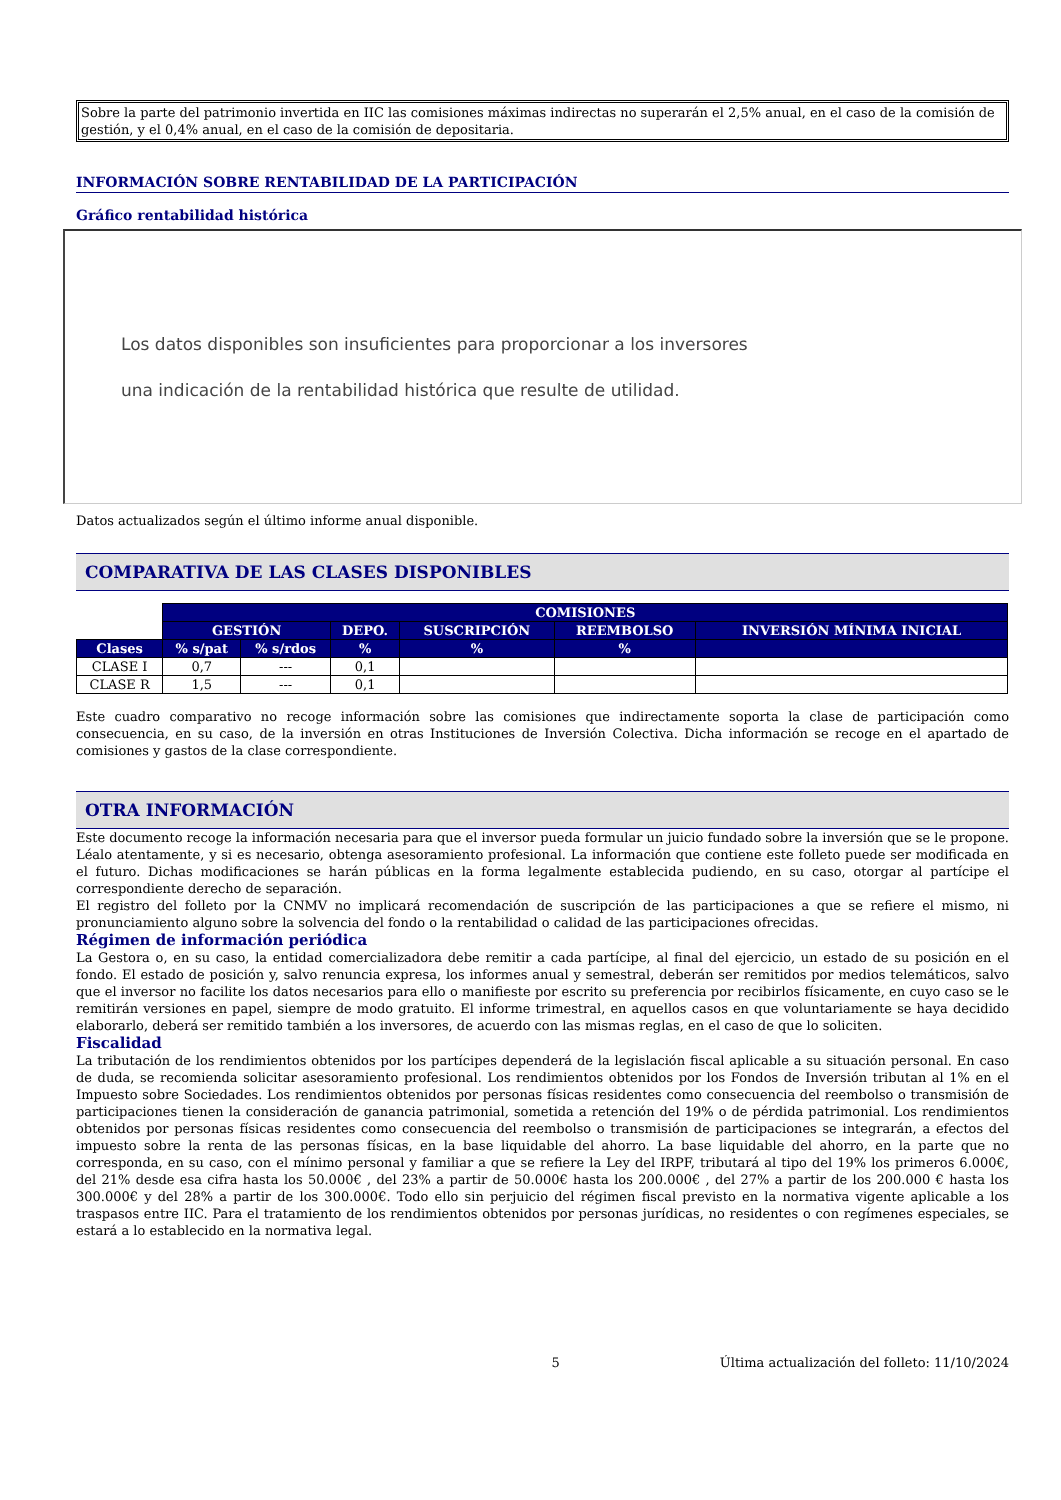Sobre la parte del patrimonio invertida en IIC las comisiones máximas indirectas no superarán el 2,5% anual, en el caso de la comisión de gestión, y el 0,4% anual, en el caso de la comisión de depositaria.
INFORMACIÓN SOBRE RENTABILIDAD DE LA PARTICIPACIÓN
Gráfico rentabilidad histórica
Los datos disponibles son insuficientes para proporcionar a los inversores
una indicación de la rentabilidad histórica que resulte de utilidad.
Datos actualizados según el último informe anual disponible.
COMPARATIVA DE LAS CLASES DISPONIBLES
| | COMISIONES | | | | | | |
| | GESTIÓN | | DEPO. | SUSCRIPCIÓN | REEMBOLSO | INVERSIÓN MÍNIMA INICIAL | |
| Clases | % s/pat | % s/rdos | % | % | % | | |
| CLASE I | 0,7 | --- | 0,1 | | | | |
| CLASE R | 1,5 | --- | 0,1 | | | | |
Este cuadro comparativo no recoge información sobre las comisiones que indirectamente soporta la clase de participación como consecuencia, en su caso, de la inversión en otras Instituciones de Inversión Colectiva. Dicha información se recoge en el apartado de comisiones y gastos de la clase correspondiente.
OTRA INFORMACIÓN
Este documento recoge la información necesaria para que el inversor pueda formular un juicio fundado sobre la inversión que se le propone. Léalo atentamente, y si es necesario, obtenga asesoramiento profesional. La información que contiene este folleto puede ser modificada en el futuro. Dichas modificaciones se harán públicas en la forma legalmente establecida pudiendo, en su caso, otorgar al partícipe el correspondiente derecho de separación.
El registro del folleto por la CNMV no implicará recomendación de suscripción de las participaciones a que se refiere el mismo, ni pronunciamiento alguno sobre la solvencia del fondo o la rentabilidad o calidad de las participaciones ofrecidas.
Régimen de información periódica
La Gestora o, en su caso, la entidad comercializadora debe remitir a cada partícipe, al final del ejercicio, un estado de su posición en el fondo. El estado de posición y, salvo renuncia expresa, los informes anual y semestral, deberán ser remitidos por medios telemáticos, salvo que el inversor no facilite los datos necesarios para ello o manifieste por escrito su preferencia por recibirlos físicamente, en cuyo caso se le remitirán versiones en papel, siempre de modo gratuito. El informe trimestral, en aquellos casos en que voluntariamente se haya decidido elaborarlo, deberá ser remitido también a los inversores, de acuerdo con las mismas reglas, en el caso de que lo soliciten.
Fiscalidad
La tributación de los rendimientos obtenidos por los partícipes dependerá de la legislación fiscal aplicable a su situación personal. En caso de duda, se recomienda solicitar asesoramiento profesional. Los rendimientos obtenidos por los Fondos de Inversión tributan al 1% en el Impuesto sobre Sociedades. Los rendimientos obtenidos por personas físicas residentes como consecuencia del reembolso o transmisión de participaciones tienen la consideración de ganancia patrimonial, sometida a retención del 19% o de pérdida patrimonial. Los rendimientos obtenidos por personas físicas residentes como consecuencia del reembolso o transmisión de participaciones se integrarán, a efectos del impuesto sobre la renta de las personas físicas, en la base liquidable del ahorro. La base liquidable del ahorro, en la parte que no corresponda, en su caso, con el mínimo personal y familiar a que se refiere la Ley del IRPF, tributará al tipo del 19% los primeros 6.000€, del 21% desde esa cifra hasta los 50.000€ , del 23% a partir de 50.000€ hasta los 200.000€ , del 27% a partir de los 200.000 € hasta los 300.000€ y del 28% a partir de los 300.000€. Todo ello sin perjuicio del régimen fiscal previsto en la normativa vigente aplicable a los traspasos entre IIC. Para el tratamiento de los rendimientos obtenidos por personas jurídicas, no residentes o con regímenes especiales, se estará a lo establecido en la normativa legal.
5 Última actualización del folleto: 11/10/2024